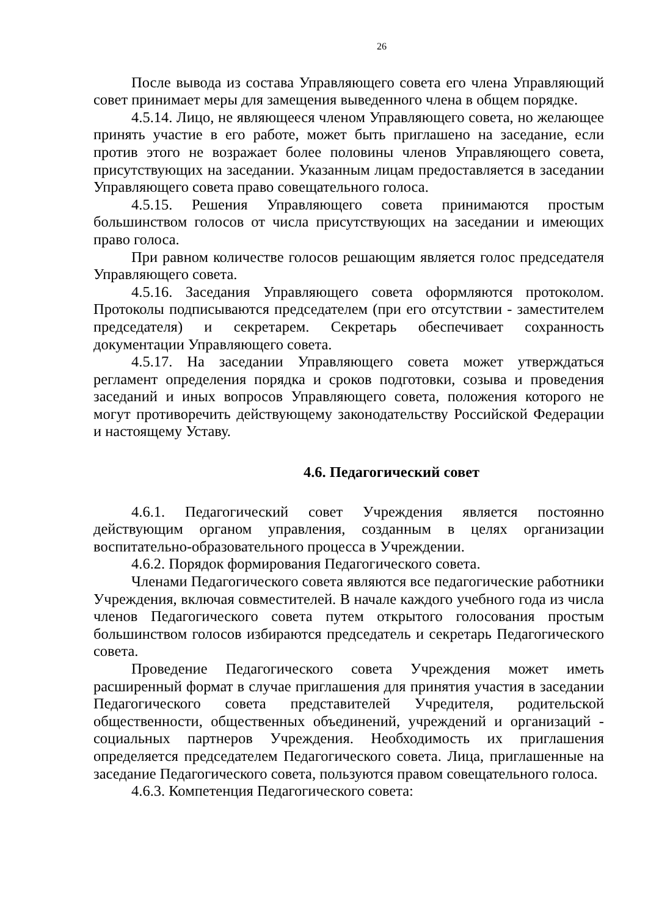26
После вывода из состава Управляющего совета его члена Управляющий совет принимает меры для замещения выведенного члена в общем порядке.
4.5.14. Лицо, не являющееся членом Управляющего совета, но желающее принять участие в его работе, может быть приглашено на заседание, если против этого не возражает более половины членов Управляющего совета, присутствующих на заседании. Указанным лицам предоставляется в заседании Управляющего совета право совещательного голоса.
4.5.15. Решения Управляющего совета принимаются простым большинством голосов от числа присутствующих на заседании и имеющих право голоса.
При равном количестве голосов решающим является голос председателя Управляющего совета.
4.5.16. Заседания Управляющего совета оформляются протоколом. Протоколы подписываются председателем (при его отсутствии - заместителем председателя) и секретарем. Секретарь обеспечивает сохранность документации Управляющего совета.
4.5.17. На заседании Управляющего совета может утверждаться регламент определения порядка и сроков подготовки, созыва и проведения заседаний и иных вопросов Управляющего совета, положения которого не могут противоречить действующему законодательству Российской Федерации и настоящему Уставу.
4.6. Педагогический совет
4.6.1. Педагогический совет Учреждения является постоянно действующим органом управления, созданным в целях организации воспитательно-образовательного процесса в Учреждении.
4.6.2. Порядок формирования Педагогического совета.
Членами Педагогического совета являются все педагогические работники Учреждения, включая совместителей. В начале каждого учебного года из числа членов Педагогического совета путем открытого голосования простым большинством голосов избираются председатель и секретарь Педагогического совета.
Проведение Педагогического совета Учреждения может иметь расширенный формат в случае приглашения для принятия участия в заседании Педагогического совета представителей Учредителя, родительской общественности, общественных объединений, учреждений и организаций - социальных партнеров Учреждения. Необходимость их приглашения определяется председателем Педагогического совета. Лица, приглашенные на заседание Педагогического совета, пользуются правом совещательного голоса.
4.6.3. Компетенция Педагогического совета: